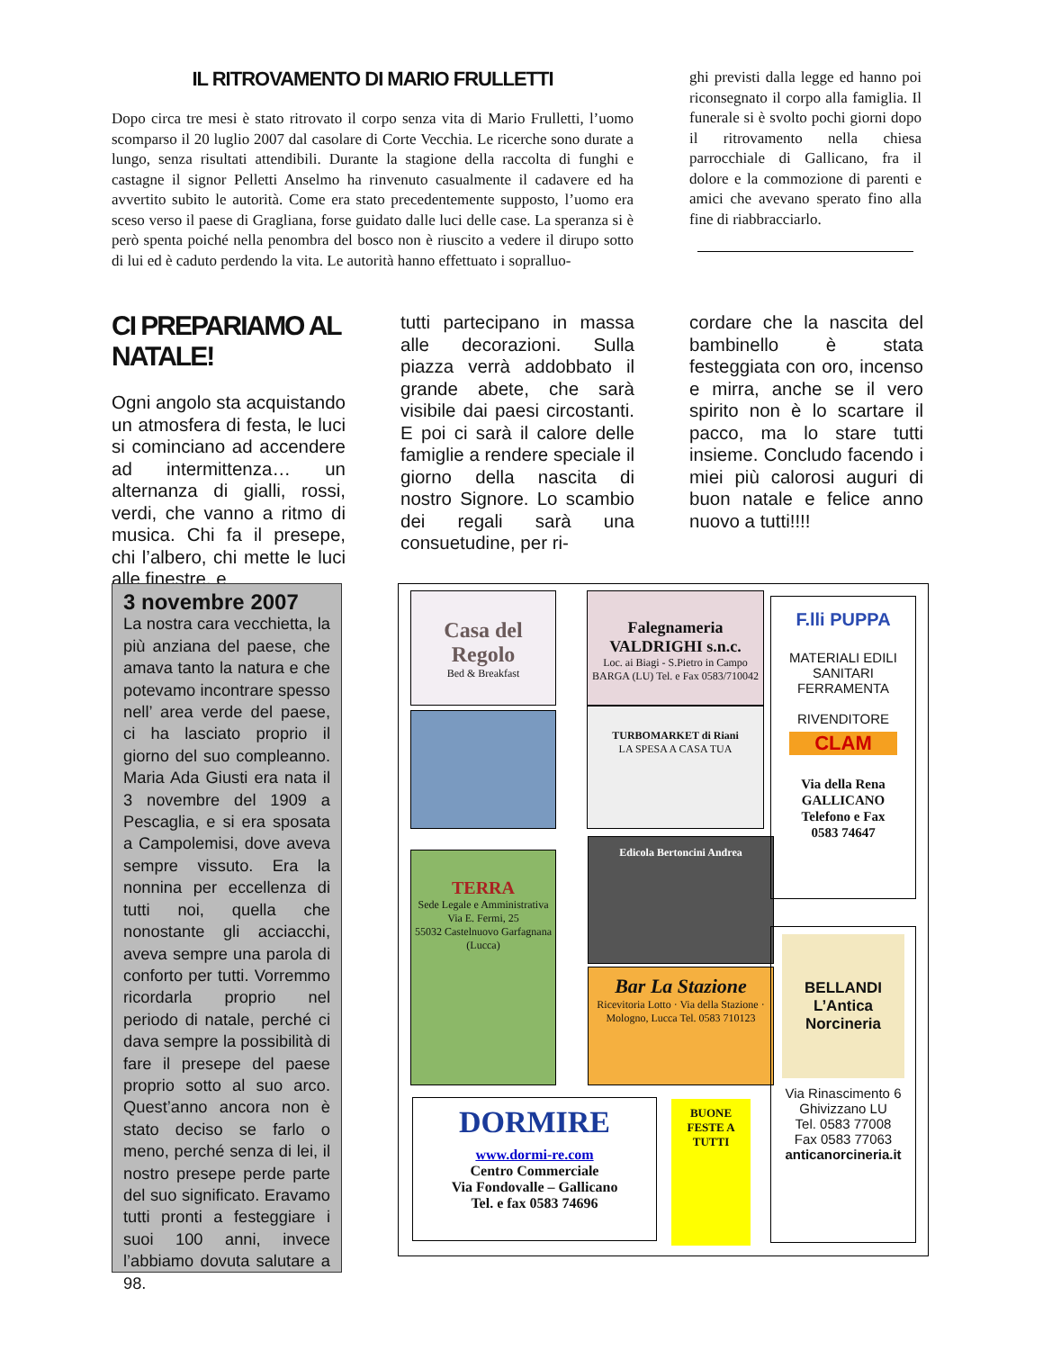IL RITROVAMENTO DI MARIO FRULLETTI
Dopo circa tre mesi è stato ritrovato il corpo senza vita di Mario Frulletti, l’uomo scomparso il 20 luglio 2007 dal casolare di Corte Vecchia. Le ricerche sono durate a lungo, senza risultati attendibili. Durante la stagione della raccolta di funghi e castagne il signor Pelletti Anselmo ha rinvenuto casualmente il cadavere ed ha avvertito subito le autorità. Come era stato precedentemente supposto, l’uomo era sceso verso il paese di Gragliana, forse guidato dalle luci delle case. La speranza si è però spenta poiché nella penombra del bosco non è riuscito a vedere il dirupo sotto di lui ed è caduto perdendo la vita. Le autorità hanno effettuato i sopralluo-
ghi previsti dalla legge ed hanno poi riconsegnato il corpo alla famiglia. Il funerale si è svolto pochi giorni dopo il ritrovamento nella chiesa parrocchiale di Gallicano, fra il dolore e la commozione di parenti e amici che avevano sperato fino alla fine di riabbracciarlo.
CI PREPARIAMO AL NATALE!
Ogni angolo sta acquistando un atmosfera di festa, le luci si cominciano ad accendere ad intermittenza… un alternanza di gialli, rossi, verdi, che vanno a ritmo di musica. Chi fa il presepe, chi l’albero, chi mette le luci alle finestre, e
tutti partecipano in massa alle decorazioni. Sulla piazza verrà addobbato il grande abete, che sarà visibile dai paesi circostanti. E poi ci sarà il calore delle famiglie a rendere speciale il giorno della nascita di nostro Signore. Lo scambio dei regali sarà una consuetudine, per ri-
cordare che la nascita del bambinello è stata festeggiata con oro, incenso e mirra, anche se il vero spirito non è lo scartare il pacco, ma lo stare tutti insieme. Concludo facendo i miei più calorosi auguri di buon natale e felice anno nuovo a tutti!!!!
3 novembre 2007
La nostra cara vecchietta, la più anziana del paese, che amava tanto la natura e che potevamo incontrare spesso nell’ area verde del paese, ci ha lasciato proprio il giorno del suo compleanno. Maria Ada Giusti era nata il 3 novembre del 1909 a Pescaglia, e si era sposata a Campolemisi, dove aveva sempre vissuto. Era la nonnina per eccellenza di tutti noi, quella che nonostante gli acciacchi, aveva sempre una parola di conforto per tutti. Vorremmo ricordarla proprio nel periodo di natale, perché ci dava sempre la possibilità di fare il presepe del paese proprio sotto al suo arco. Quest’anno ancora non è stato deciso se farlo o meno, perché senza di lei, il nostro presepe perde parte del suo significato. Eravamo tutti pronti a festeggiare i suoi 100 anni, invece l’abbiamo dovuta salutare a 98.
Casa del Regolo
Bed & Breakfast
Falegnameria VALDRIGHI s.n.c.
Loc. ai Biagi - S.Pietro in Campo BARGA (LU) Tel. e Fax 0583/710042
TURBOMARKET di Riani
LA SPESA A CASA TUA
TERRA
Sede Legale e Amministrativa Via E. Fermi, 25
55032 Castelnuovo Garfagnana (Lucca)
Edicola Bertoncini Andrea
Bar La Stazione
Ricevitoria Lotto · Via della Stazione · Mologno, Lucca Tel. 0583 710123
DORMIRE
www.dormi-re.com
Centro Commerciale
Via Fondovalle – Gallicano
Tel. e fax 0583 74696
BUONE FESTE A TUTTI
F.lli PUPPA
MATERIALI EDILI
SANITARI
FERRAMENTA
RIVENDITORE
CLAM
Via della Rena
GALLICANO
Telefono e Fax
0583 74647
BELLANDI
L’Antica Norcineria
Via Rinascimento 6
Ghivizzano LU
Tel. 0583 77008
Fax 0583 77063
anticanorcineria.it